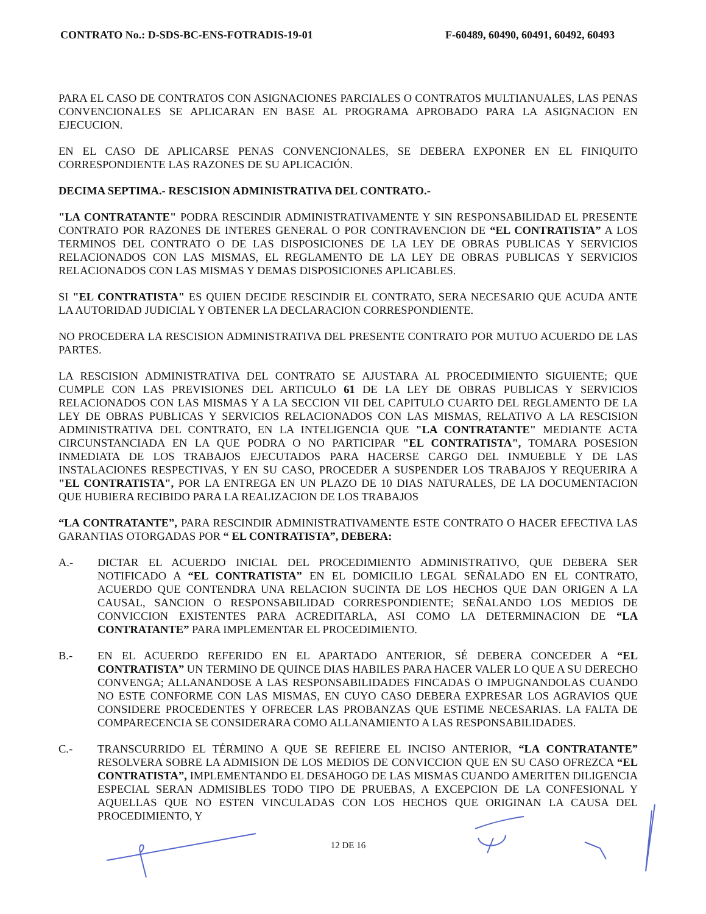CONTRATO No.: D-SDS-BC-ENS-FOTRADIS-19-01 F-60489, 60490, 60491, 60492, 60493
PARA EL CASO DE CONTRATOS CON ASIGNACIONES PARCIALES O CONTRATOS MULTIANUALES, LAS PENAS CONVENCIONALES SE APLICARAN EN BASE AL PROGRAMA APROBADO PARA LA ASIGNACION EN EJECUCION.
EN EL CASO DE APLICARSE PENAS CONVENCIONALES, SE DEBERA EXPONER EN EL FINIQUITO CORRESPONDIENTE LAS RAZONES DE SU APLICACIÓN.
DECIMA SEPTIMA.- RESCISION ADMINISTRATIVA DEL CONTRATO.-
"LA CONTRATANTE" PODRA RESCINDIR ADMINISTRATIVAMENTE Y SIN RESPONSABILIDAD EL PRESENTE CONTRATO POR RAZONES DE INTERES GENERAL O POR CONTRAVENCION DE “EL CONTRATISTA” A LOS TERMINOS DEL CONTRATO O DE LAS DISPOSICIONES DE LA LEY DE OBRAS PUBLICAS Y SERVICIOS RELACIONADOS CON LAS MISMAS, EL REGLAMENTO DE LA LEY DE OBRAS PUBLICAS Y SERVICIOS RELACIONADOS CON LAS MISMAS Y DEMAS DISPOSICIONES APLICABLES.
SI "EL CONTRATISTA" ES QUIEN DECIDE RESCINDIR EL CONTRATO, SERA NECESARIO QUE ACUDA ANTE LA AUTORIDAD JUDICIAL Y OBTENER LA DECLARACION CORRESPONDIENTE.
NO PROCEDERA LA RESCISION ADMINISTRATIVA DEL PRESENTE CONTRATO POR MUTUO ACUERDO DE LAS PARTES.
LA RESCISION ADMINISTRATIVA DEL CONTRATO SE AJUSTARA AL PROCEDIMIENTO SIGUIENTE; QUE CUMPLE CON LAS PREVISIONES DEL ARTICULO 61 DE LA LEY DE OBRAS PUBLICAS Y SERVICIOS RELACIONADOS CON LAS MISMAS Y A LA SECCION VII DEL CAPITULO CUARTO DEL REGLAMENTO DE LA LEY DE OBRAS PUBLICAS Y SERVICIOS RELACIONADOS CON LAS MISMAS, RELATIVO A LA RESCISION ADMINISTRATIVA DEL CONTRATO, EN LA INTELIGENCIA QUE "LA CONTRATANTE" MEDIANTE ACTA CIRCUNSTANCIADA EN LA QUE PODRA O NO PARTICIPAR "EL CONTRATISTA", TOMARA POSESION INMEDIATA DE LOS TRABAJOS EJECUTADOS PARA HACERSE CARGO DEL INMUEBLE Y DE LAS INSTALACIONES RESPECTIVAS, Y EN SU CASO, PROCEDER A SUSPENDER LOS TRABAJOS Y REQUERIRA A "EL CONTRATISTA", POR LA ENTREGA EN UN PLAZO DE 10 DIAS NATURALES, DE LA DOCUMENTACION QUE HUBIERA RECIBIDO PARA LA REALIZACION DE LOS TRABAJOS
“LA CONTRATANTE”, PARA RESCINDIR ADMINISTRATIVAMENTE ESTE CONTRATO O HACER EFECTIVA LAS GARANTIAS OTORGADAS POR “ EL CONTRATISTA”, DEBERA:
A.- DICTAR EL ACUERDO INICIAL DEL PROCEDIMIENTO ADMINISTRATIVO, QUE DEBERA SER NOTIFICADO A “EL CONTRATISTA” EN EL DOMICILIO LEGAL SEÑALADO EN EL CONTRATO, ACUERDO QUE CONTENDRA UNA RELACION SUCINTA DE LOS HECHOS QUE DAN ORIGEN A LA CAUSAL, SANCION O RESPONSABILIDAD CORRESPONDIENTE; SEÑALANDO LOS MEDIOS DE CONVICCION EXISTENTES PARA ACREDITARLA, ASI COMO LA DETERMINACION DE “LA CONTRATANTE” PARA IMPLEMENTAR EL PROCEDIMIENTO.
B.- EN EL ACUERDO REFERIDO EN EL APARTADO ANTERIOR, SÉ DEBERA CONCEDER A “EL CONTRATISTA” UN TERMINO DE QUINCE DIAS HABILES PARA HACER VALER LO QUE A SU DERECHO CONVENGA; ALLANANDOSE A LAS RESPONSABILIDADES FINCADAS O IMPUGNANDOLAS CUANDO NO ESTE CONFORME CON LAS MISMAS, EN CUYO CASO DEBERA EXPRESAR LOS AGRAVIOS QUE CONSIDERE PROCEDENTES Y OFRECER LAS PROBANZAS QUE ESTIME NECESARIAS. LA FALTA DE COMPARECENCIA SE CONSIDERARA COMO ALLANAMIENTO A LAS RESPONSABILIDADES.
C.- TRANSCURRIDO EL TÉRMINO A QUE SE REFIERE EL INCISO ANTERIOR, “LA CONTRATANTE” RESOLVERA SOBRE LA ADMISION DE LOS MEDIOS DE CONVICCION QUE EN SU CASO OFREZCA “EL CONTRATISTA”, IMPLEMENTANDO EL DESAHOGO DE LAS MISMAS CUANDO AMERITEN DILIGENCIA ESPECIAL SERAN ADMISIBLES TODO TIPO DE PRUEBAS, A EXCEPCION DE LA CONFESIONAL Y AQUELLAS QUE NO ESTEN VINCULADAS CON LOS HECHOS QUE ORIGINAN LA CAUSA DEL PROCEDIMIENTO, Y
12 DE 16